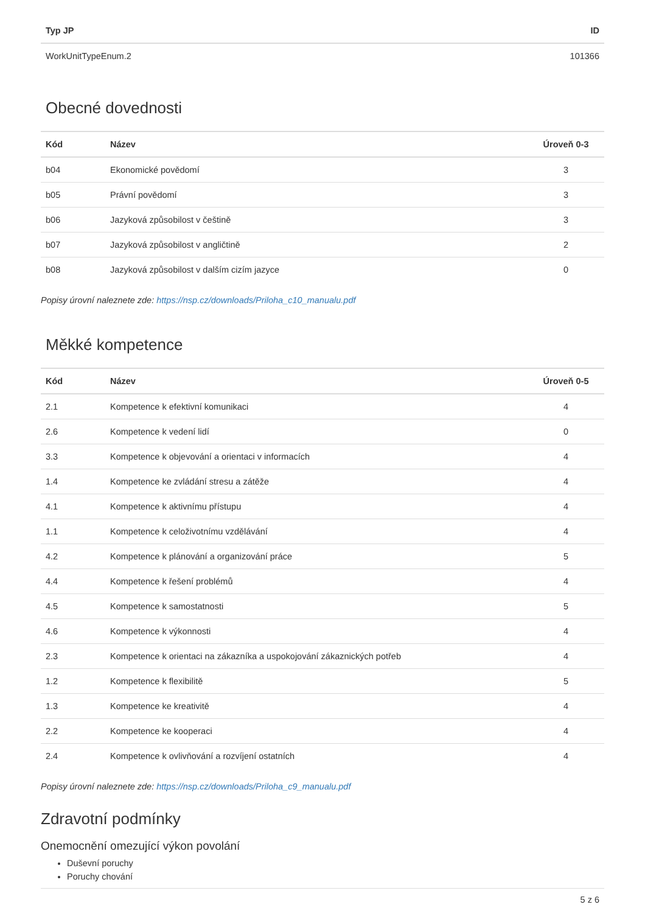| Typ JP | ID |
| --- | --- |
| WorkUnitTypeEnum.2 | 101366 |
Obecné dovednosti
| Kód | Název | Úroveň 0-3 |
| --- | --- | --- |
| b04 | Ekonomické povědomí | 3 |
| b05 | Právní povědomí | 3 |
| b06 | Jazyková způsobilost v češtině | 3 |
| b07 | Jazyková způsobilost v angličtině | 2 |
| b08 | Jazyková způsobilost v dalším cizím jazyce | 0 |
Popisy úrovní naleznete zde: https://nsp.cz/downloads/Priloha_c10_manualu.pdf
Měkké kompetence
| Kód | Název | Úroveň 0-5 |
| --- | --- | --- |
| 2.1 | Kompetence k efektivní komunikaci | 4 |
| 2.6 | Kompetence k vedení lidí | 0 |
| 3.3 | Kompetence k objevování a orientaci v informacích | 4 |
| 1.4 | Kompetence ke zvládání stresu a zátěže | 4 |
| 4.1 | Kompetence k aktivnímu přístupu | 4 |
| 1.1 | Kompetence k celoživotnímu vzdělávání | 4 |
| 4.2 | Kompetence k plánování a organizování práce | 5 |
| 4.4 | Kompetence k řešení problémů | 4 |
| 4.5 | Kompetence k samostatnosti | 5 |
| 4.6 | Kompetence k výkonnosti | 4 |
| 2.3 | Kompetence k orientaci na zákazníka a uspokojování zákaznických potřeb | 4 |
| 1.2 | Kompetence k flexibilitě | 5 |
| 1.3 | Kompetence ke kreativitě | 4 |
| 2.2 | Kompetence ke kooperaci | 4 |
| 2.4 | Kompetence k ovlivňování a rozvíjení ostatních | 4 |
Popisy úrovní naleznete zde: https://nsp.cz/downloads/Priloha_c9_manualu.pdf
Zdravotní podmínky
Onemocnění omezující výkon povolání
Duševní poruchy
Poruchy chování
5 z 6